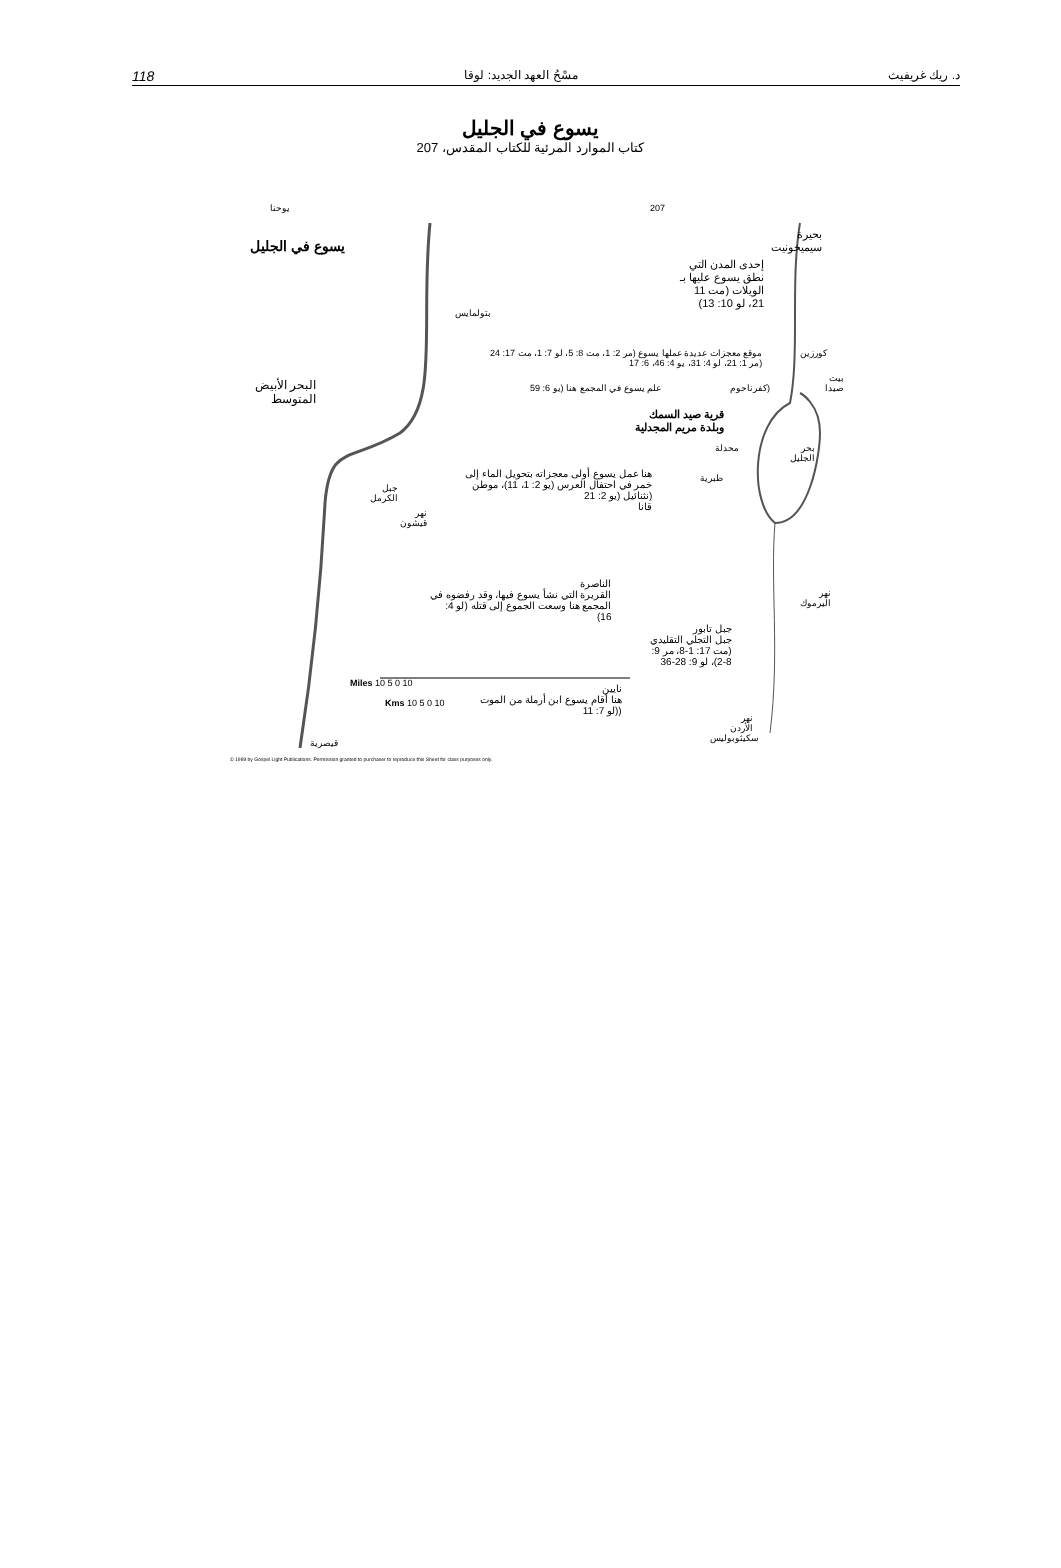118 مسْحُ العهد الجديد: لوقا د. ريك غريفيث
يسوع في الجليل
كتاب الموارد المرئية للكتاب المقدس، 207
يوحنا 207
يسوع في الجليل
بحيرة
سيميخونيت
إحدى المدن التي
نطق يسوع عليها بـ
الويلات (مت 11
21، لو 10: 13)
بتولمايس
موقع معجزات عديدة عملها يسوع (مر 2: 1، مت 8: 5، لو 7: 1، مت 17: 24
(مر 1: 21، لو 4: 31، يو 4: 46، 6: 17
كورزين
البحر الأبيض
المتوسط
علم يسوع في المجمع هنا (يو 6: 59 (كفرناحوم
بيت
صيدا
قرية صيد السمك
وبلدة مريم المجدلية
محدلة
بحر
الجليل
طبرية
هنا عمل يسوع أولى معجزاته بتحويل الماء إلى
خمر في احتفال العرس (يو 2: 1، 11)، موطن
(نثنائيل (يو 2: 21
قانا
جبل
الكرمل
نهر
قيشون
الناصرة
القريرة التي نشأ يسوع فيها، وقد رفضوه في
المجمع هنا وسعت الجموع إلى قتله (لو 4:
16)
جبل تابور
جبل التجلي التقليدي
(مت 17: 1-8، مر 9:
2-8)، لو 9: 28-36
نهر
اليرموك
نايين
هنا أقام يسوع ابن أرملة من الموت
((لو 7: 11
نهر
الأردن
Miles 10 5 0 10
Kms 10 5 0 10
قيصرية سكيثوبوليس
© 1989 by Gospel Light Publications. Permission granted to purchaser to reproduce this Sheet for class purposes only.